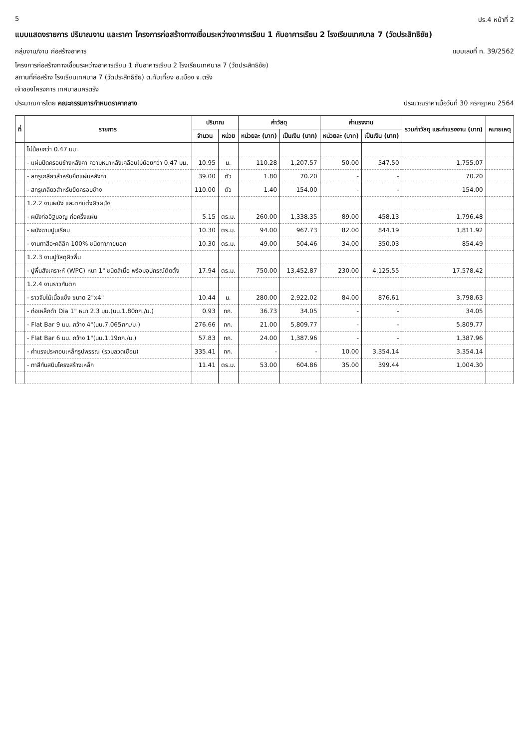5 ปร.4 หน้าที่ 2
แบบแสดงรายการ ปริมาณงาน และราคา โครงการก่อสร้างทางเชื่อมระหว่างอาคารเรียน 1 กับอาคารเรียน 2 โรงเรียนเทศบาล 7 (วัดประสิทธิชัย)
กลุ่มงาน/งาน ก่อสร้างอาคาร แบบเลขที่ ท. 39/2562
โครงการก่อสร้างทางเชื่อมระหว่างอาคารเรียน 1 กับอาคารเรียน 2 โรงเรียนเทศบาล 7 (วัดประสิทธิชัย)
สถานที่ก่อสร้าง โรงเรียนเทศบาล 7 (วัดประสิทธิชัย) ต.ทับเที่ยง อ.เมือง จ.ตรัง
เจ้าของโครงการ เทศบาลนครตรัง
ประมาณการโดย คณะกรรมการกำหนดราคากลาง
ประมาณราคาเมื่อวันที่ 30 กรกฎาคม 2564
| ที่ | รายการ | ปริมาณ | | ค่าวัสดุ | | ค่าแรงงาน | | รวมค่าวัสดุ และค่าแรงงาน (บาท) | หมายเหตุ |
| --- | --- | --- | --- | --- | --- | --- | --- | --- | --- |
| | | จำนวน | หน่วย | หน่วยละ (บาท) | เป็นเงิน (บาท) | หน่วยละ (บาท) | เป็นเงิน (บาท) | | |
| | ไม่น้อยกว่า 0.47 มม. | | | | | | | | |
| | - แผ่นปิดครอบข้างหลังคา ความหนาหลังเคลือบไม่น้อยกว่า 0.47 มม. | 10.95 | ม. | 110.28 | 1,207.57 | 50.00 | 547.50 | 1,755.07 | |
| | - สกรูเกลียวสำหรับยึดแผ่นหลังคา | 39.00 | ตัว | 1.80 | 70.20 | - | - | 70.20 | |
| | - สกรูเกลียวสำหรับยึดครอบข้าง | 110.00 | ตัว | 1.40 | 154.00 | - | - | 154.00 | |
| | 1.2.2 งานผนัง และตกแต่งผิวผนัง | | | | | | | | |
| | - ผนังก่ออิฐมอญ ก่อครึ่งแผ่น | 5.15 | ตร.ม. | 260.00 | 1,338.35 | 89.00 | 458.13 | 1,796.48 | |
| | - ผนังฉาบปูนเรียบ | 10.30 | ตร.ม. | 94.00 | 967.73 | 82.00 | 844.19 | 1,811.92 | |
| | - งานทาสีอะคลีลิค 100% ชนิดทาภายนอก | 10.30 | ตร.ม. | 49.00 | 504.46 | 34.00 | 350.03 | 854.49 | |
| | 1.2.3 งานปูวัสดุผิวพื้น | | | | | | | | |
| | - ปูพื้นสังเคราะห์ (WPC) หนา 1" ชนิดสีเนื้อ พร้อมอุปกรณ์ติดตั้ง | 17.94 | ตร.ม. | 750.00 | 13,452.87 | 230.00 | 4,125.55 | 17,578.42 | |
| | 1.2.4 งานราวกันตก | | | | | | | | |
| | - ราวจับไม้เนื้อแข็ง ขนาด 2"x4" | 10.44 | ม. | 280.00 | 2,922.02 | 84.00 | 876.61 | 3,798.63 | |
| | - ท่อเหล็กดำ Dia 1" หนา 2.3 มม.(นน.1.80กก./ม.) | 0.93 | กก. | 36.73 | 34.05 | - | - | 34.05 | |
| | - Flat Bar 9 มม. กว้าง 4"(นน.7.065กก./ม.) | 276.66 | กก. | 21.00 | 5,809.77 | - | - | 5,809.77 | |
| | - Flat Bar 6 มม. กว้าง 1"(นน.1.19กก./ม.) | 57.83 | กก. | 24.00 | 1,387.96 | - | - | 1,387.96 | |
| | - ค่าแรงประกอบเหล็กรูปพรรณ (รวมลวดเชื่อม) | 335.41 | กก. | - | - | 10.00 | 3,354.14 | 3,354.14 | |
| | - ทาสีกันสนิมโครงสร้างเหล็ก | 11.41 | ตร.ม. | 53.00 | 604.86 | 35.00 | 399.44 | 1,004.30 | |